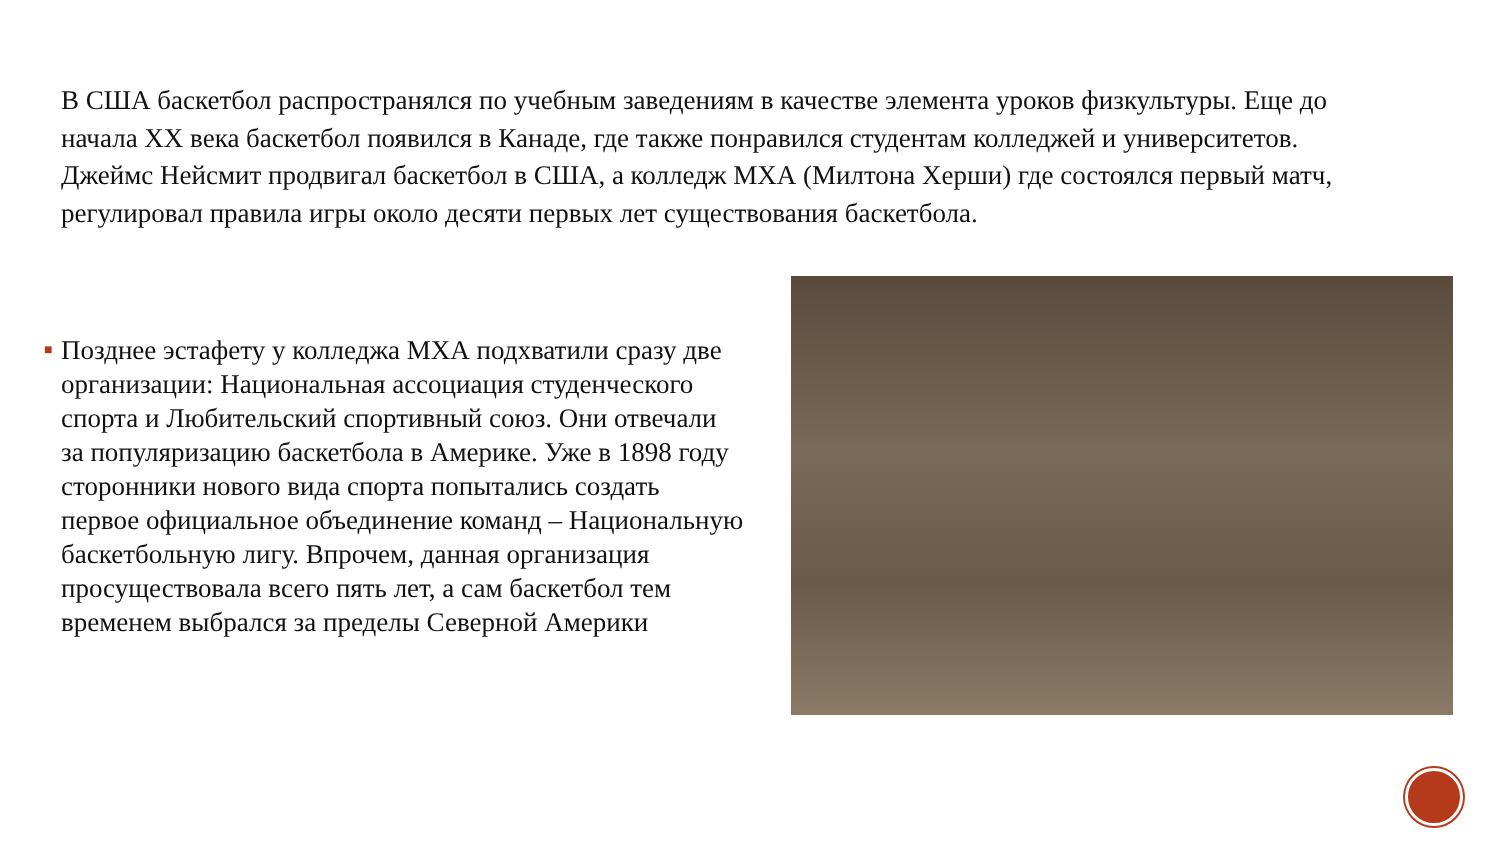В США баскетбол распространялся по учебным заведениям в качестве элемента уроков физкультуры. Еще до начала XX века баскетбол появился в Канаде, где также понравился студентам колледжей и университетов. Джеймс Нейсмит продвигал баскетбол в США, а колледж МХА (Милтона Херши) где состоялся первый матч, регулировал правила игры около десяти первых лет существования баскетбола.
■
Позднее эстафету у колледжа МХА подхватили сразу две организации: Национальная ассоциация студенческого спорта и Любительский спортивный союз. Они отвечали за популяризацию баскетбола в Америке. Уже в 1898 году сторонники нового вида спорта попытались создать первое официальное объединение команд – Национальную баскетбольную лигу. Впрочем, данная организация просуществовала всего пять лет, а сам баскетбол тем временем выбрался за пределы Северной Америки